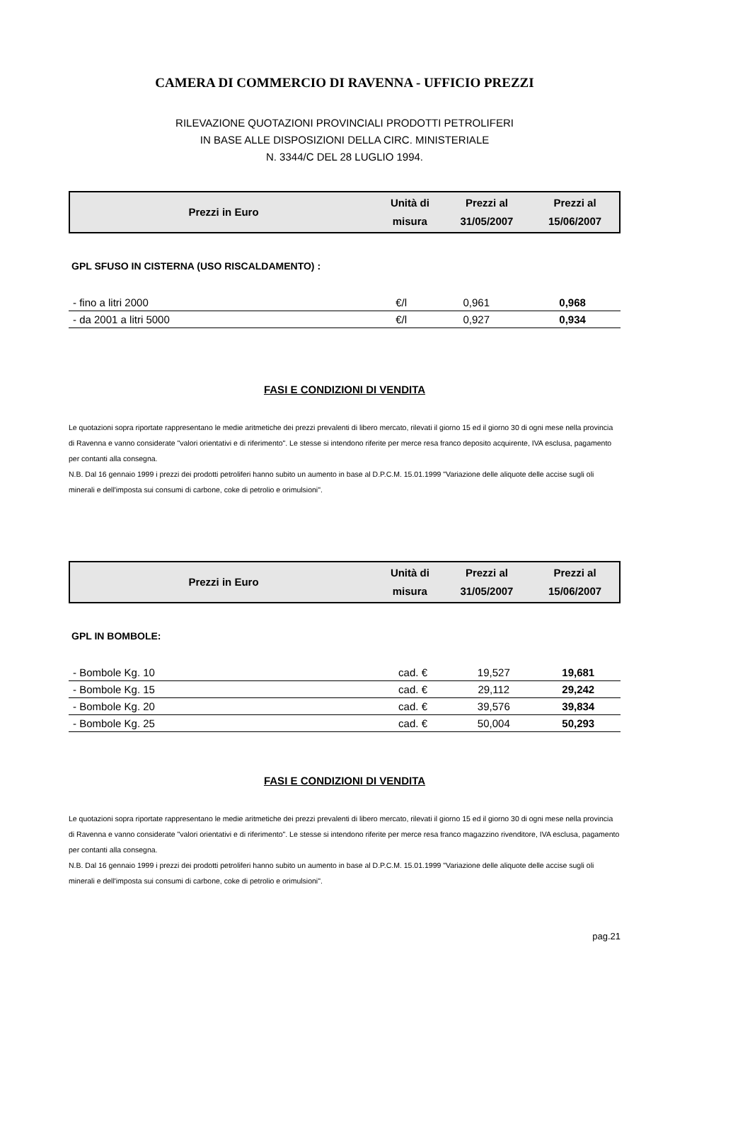CAMERA DI COMMERCIO DI RAVENNA - UFFICIO PREZZI
RILEVAZIONE QUOTAZIONI PROVINCIALI PRODOTTI PETROLIFERI
IN BASE ALLE DISPOSIZIONI DELLA CIRC. MINISTERIALE
N. 3344/C DEL 28 LUGLIO 1994.
| Prezzi in Euro | Unità di misura | Prezzi al 31/05/2007 | Prezzi al 15/06/2007 |
| --- | --- | --- | --- |
GPL SFUSO IN CISTERNA (USO RISCALDAMENTO) :
| - fino a litri 2000 | €/l | 0,961 | 0,968 |
| - da 2001 a litri 5000 | €/l | 0,927 | 0,934 |
FASI E CONDIZIONI DI VENDITA
Le quotazioni sopra riportate rappresentano le medie aritmetiche dei prezzi prevalenti di libero mercato, rilevati il giorno 15 ed il giorno 30 di ogni mese nella provincia di Ravenna e vanno considerate "valori orientativi e di riferimento". Le stesse si intendono riferite per merce resa franco deposito acquirente, IVA esclusa, pagamento per contanti alla consegna.
N.B. Dal 16 gennaio 1999 i prezzi dei prodotti petroliferi hanno subito un aumento in base al D.P.C.M. 15.01.1999 "Variazione delle aliquote delle accise sugli oli minerali e dell'imposta sui consumi di carbone, coke di petrolio e orimulsioni".
| Prezzi in Euro | Unità di misura | Prezzi al 31/05/2007 | Prezzi al 15/06/2007 |
| --- | --- | --- | --- |
GPL IN BOMBOLE:
| - Bombole Kg. 10 | cad. € | 19,527 | 19,681 |
| - Bombole Kg. 15 | cad. € | 29,112 | 29,242 |
| - Bombole Kg. 20 | cad. € | 39,576 | 39,834 |
| - Bombole Kg. 25 | cad. € | 50,004 | 50,293 |
FASI E CONDIZIONI DI VENDITA
Le quotazioni sopra riportate rappresentano le medie aritmetiche dei prezzi prevalenti di libero mercato, rilevati il giorno 15 ed il giorno 30 di ogni mese nella provincia di Ravenna e vanno considerate "valori orientativi e di riferimento". Le stesse si intendono riferite per merce resa franco magazzino rivenditore, IVA esclusa, pagamento per contanti alla consegna.
N.B. Dal 16 gennaio 1999 i prezzi dei prodotti petroliferi hanno subito un aumento in base al D.P.C.M. 15.01.1999 "Variazione delle aliquote delle accise sugli oli minerali e dell'imposta sui consumi di carbone, coke di petrolio e orimulsioni".
pag.21